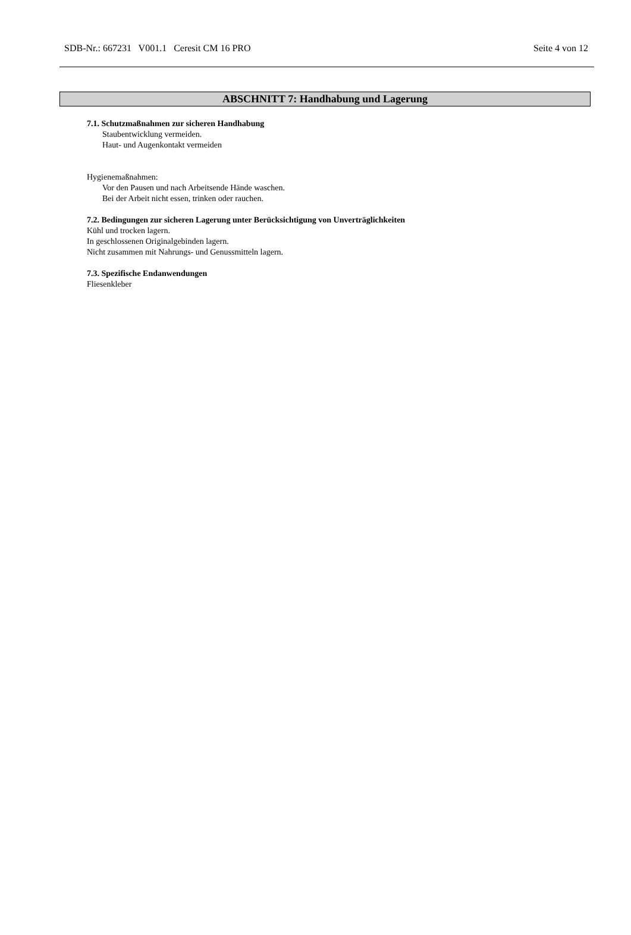SDB-Nr.: 667231 V001.1 Ceresit CM 16 PRO Seite 4 von 12
ABSCHNITT 7: Handhabung und Lagerung
7.1. Schutzmaßnahmen zur sicheren Handhabung
Staubentwicklung vermeiden.
Haut- und Augenkontakt vermeiden
Hygienemaßnahmen:
Vor den Pausen und nach Arbeitsende Hände waschen.
Bei der Arbeit nicht essen, trinken oder rauchen.
7.2. Bedingungen zur sicheren Lagerung unter Berücksichtigung von Unverträglichkeiten
Kühl und trocken lagern.
In geschlossenen Originalgebinden lagern.
Nicht zusammen mit Nahrungs- und Genussmitteln lagern.
7.3. Spezifische Endanwendungen
Fliesenkleber